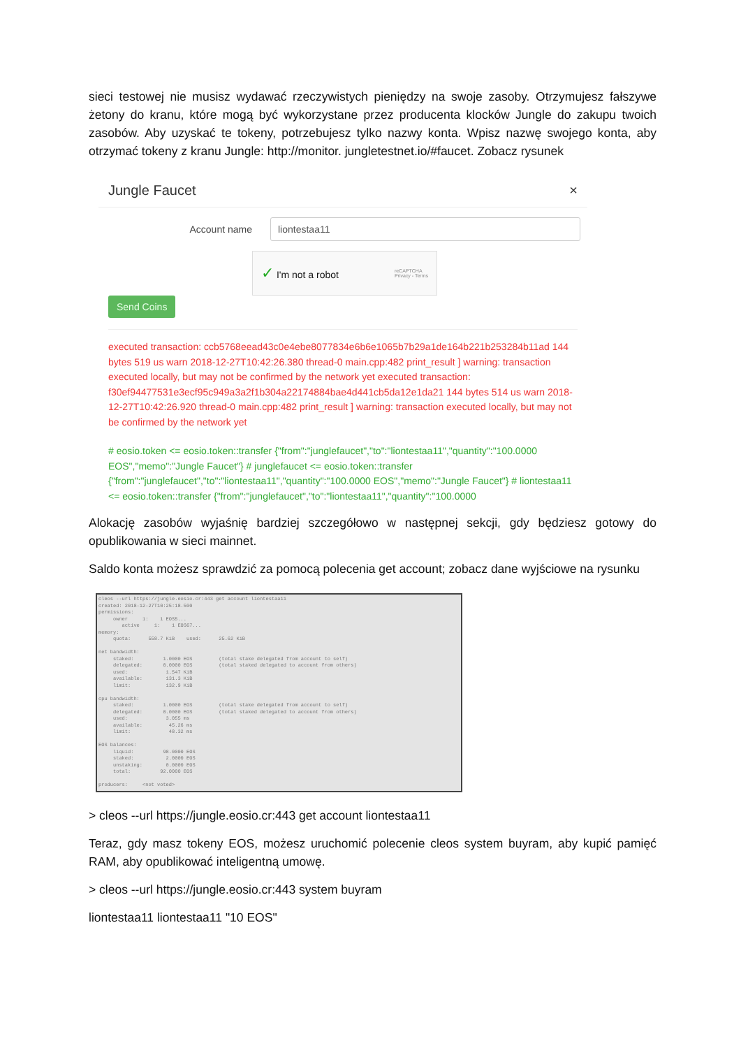sieci testowej nie musisz wydawać rzeczywistych pieniędzy na swoje zasoby. Otrzymujesz fałszywe żetony do kranu, które mogą być wykorzystane przez producenta klocków Jungle do zakupu twoich zasobów. Aby uzyskać te tokeny, potrzebujesz tylko nazwy konta. Wpisz nazwę swojego konta, aby otrzymać tokeny z kranu Jungle: http://monitor. jungletestnet.io/#faucet. Zobacz rysunek
Jungle Faucet ×
Account name liontestaa11
✓ I'm not a robot reCAPTCHA
Privacy - Terms
Send Coins
executed transaction: ccb5768eead43c0e4ebe8077834e6b6e1065b7b29a1de164b221b253284b11ad 144 bytes 519 us warn 2018-12-27T10:42:26.380 thread-0 main.cpp:482 print_result ] warning: transaction executed locally, but may not be confirmed by the network yet executed transaction: f30ef94477531e3ecf95c949a3a2f1b304a22174884bae4d441cb5da12e1da21 144 bytes 514 us warn 2018-12-27T10:42:26.920 thread-0 main.cpp:482 print_result ] warning: transaction executed locally, but may not be confirmed by the network yet
# eosio.token <= eosio.token::transfer {"from":"junglefaucet","to":"liontestaa11","quantity":"100.0000 EOS","memo":"Jungle Faucet"} # junglefaucet <= eosio.token::transfer {"from":"junglefaucet","to":"liontestaa11","quantity":"100.0000 EOS","memo":"Jungle Faucet"} # liontestaa11 <= eosio.token::transfer {"from":"junglefaucet","to":"liontestaa11","quantity":"100.0000
Alokację zasobów wyjaśnię bardziej szczegółowo w następnej sekcji, gdy będziesz gotowy do opublikowania w sieci mainnet.
Saldo konta możesz sprawdzić za pomocą polecenia get account; zobacz dane wyjściowe na rysunku
cleos --url https://jungle.eosio.cr:443 get account liontestaa11 created: 2018-12-27T10:25:18.500 permissions: owner 1: 1 EOS5... active 1: 1 EOS67... memory: quota: 558.7 KiB used: 25.62 KiB net bandwidth: staked: 1.0000 EOS (total stake delegated from account to self) delegated: 0.0000 EOS (total staked delegated to account from others) used: 1.547 KiB available: 131.3 KiB limit: 132.9 KiB cpu bandwidth: staked: 1.0000 EOS (total stake delegated from account to self) delegated: 0.0000 EOS (total staked delegated to account from others) used: 3.055 ms available: 45.26 ms limit: 48.32 ms EOS balances: liquid: 98.0000 EOS staked: 2.0000 EOS unstaking: 0.0000 EOS total: 92.0000 EOS producers: <not voted>
> cleos --url https://jungle.eosio.cr:443 get account liontestaa11
Teraz, gdy masz tokeny EOS, możesz uruchomić polecenie cleos system buyram, aby kupić pamięć RAM, aby opublikować inteligentną umowę.
> cleos --url https://jungle.eosio.cr:443 system buyram
liontestaa11 liontestaa11 "10 EOS"